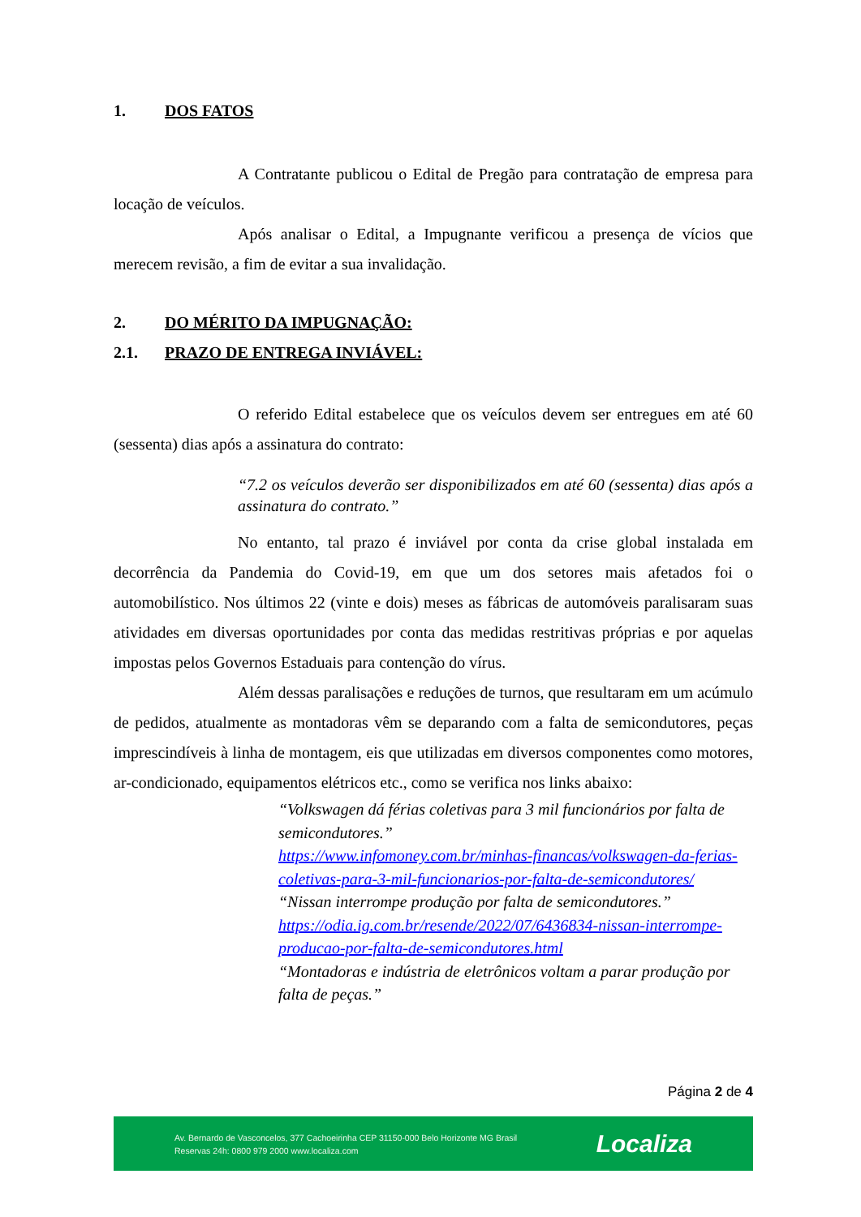1. DOS FATOS
A Contratante publicou o Edital de Pregão para contratação de empresa para locação de veículos.
Após analisar o Edital, a Impugnante verificou a presença de vícios que merecem revisão, a fim de evitar a sua invalidação.
2. DO MÉRITO DA IMPUGNAÇÃO:
2.1. PRAZO DE ENTREGA INVIÁVEL:
O referido Edital estabelece que os veículos devem ser entregues em até 60 (sessenta) dias após a assinatura do contrato:
“7.2 os veículos deverão ser disponibilizados em até 60 (sessenta) dias após a assinatura do contrato.”
No entanto, tal prazo é inviável por conta da crise global instalada em decorrência da Pandemia do Covid-19, em que um dos setores mais afetados foi o automobilístico. Nos últimos 22 (vinte e dois) meses as fábricas de automóveis paralisaram suas atividades em diversas oportunidades por conta das medidas restritivas próprias e por aquelas impostas pelos Governos Estaduais para contenção do vírus.
Além dessas paralisações e reduções de turnos, que resultaram em um acúmulo de pedidos, atualmente as montadoras vêm se deparando com a falta de semicondutores, peças imprescindíveis à linha de montagem, eis que utilizadas em diversos componentes como motores, ar-condicionado, equipamentos elétricos etc., como se verifica nos links abaixo:
“Volkswagen dá férias coletivas para 3 mil funcionários por falta de semicondutores.”
https://www.infomoney.com.br/minhas-financas/volkswagen-da-ferias-coletivas-para-3-mil-funcionarios-por-falta-de-semicondutores/
“Nissan interrompe produção por falta de semicondutores.”
https://odia.ig.com.br/resende/2022/07/6436834-nissan-interrompe-producao-por-falta-de-semicondutores.html
“Montadoras e indústria de eletrônicos voltam a parar produção por falta de peças.”
Página 2 de 4
Av. Bernardo de Vasconcelos, 377 Cachoeirinha CEP 31150-000 Belo Horizonte MG Brasil
Reservas 24h: 0800 979 2000 www.localiza.com
Localiza